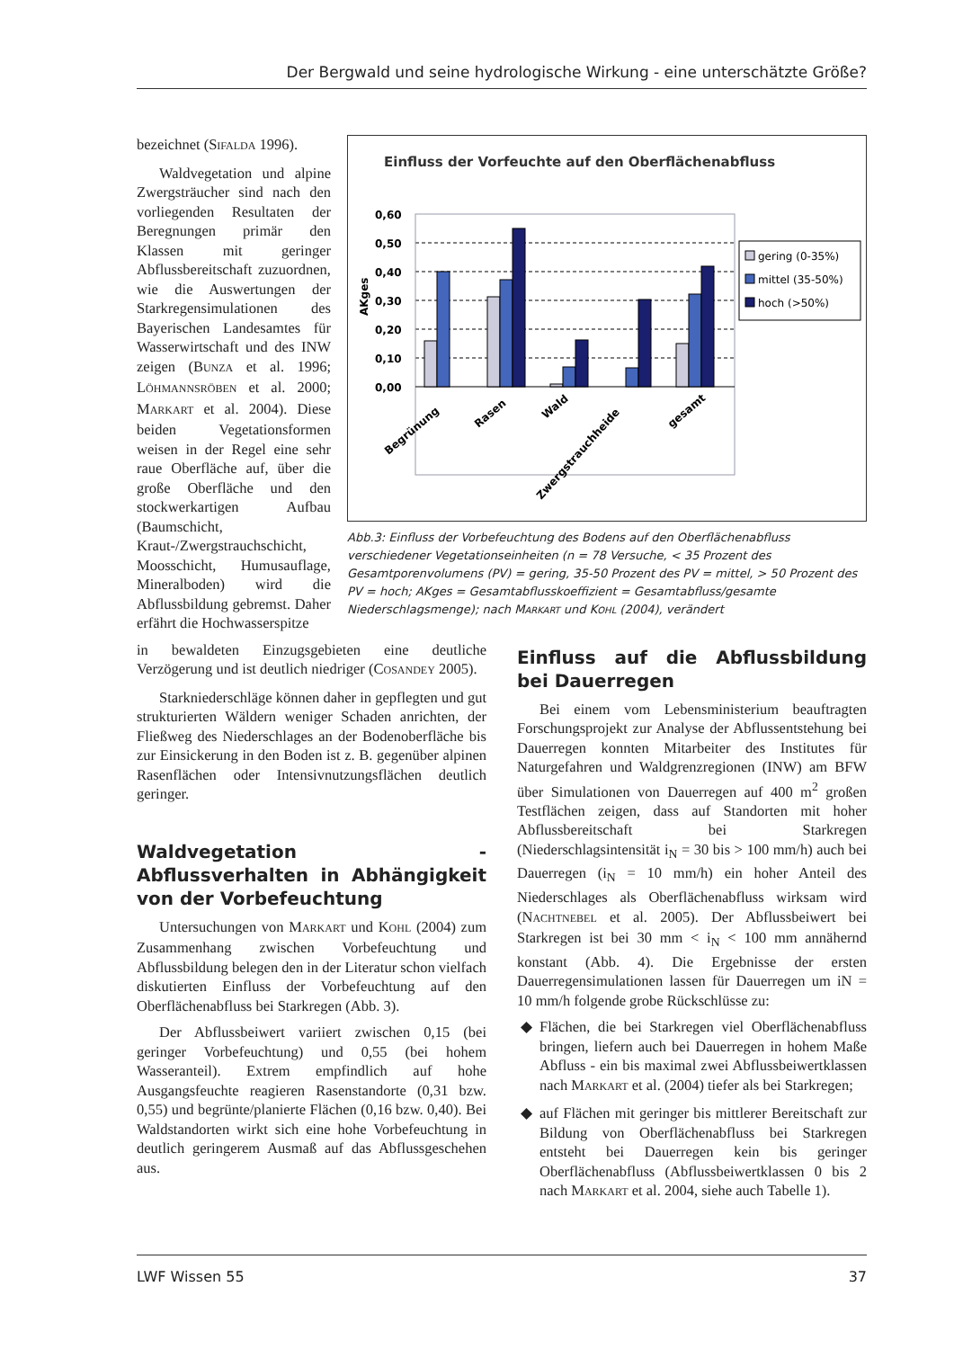Der Bergwald und seine hydrologische Wirkung - eine unterschätzte Größe?
bezeichnet (SIFALDA 1996).
Waldvegetation und alpine Zwergsträucher sind nach den vorliegenden Resultaten der Beregnungen primär den Klassen mit geringer Abflussbereitschaft zuzuordnen, wie die Auswertungen der Starkregensimulationen des Bayerischen Landesamtes für Wasserwirtschaft und des INW zeigen (BUNZA et al. 1996; LÖHMANNSRÖBEN et al. 2000; MARKART et al. 2004). Diese beiden Vegetationsformen weisen in der Regel eine sehr raue Oberfläche auf, über die große Oberfläche und den stockwerkartigen Aufbau (Baumschicht, Kraut-/Zwergstrauchschicht, Moosschicht, Humusauflage, Mineralboden) wird die Abflussbildung gebremst. Daher erfährt die Hochwasserspitze
Einfluss der Vorfeuchte auf den Oberflächenabfluss
0,60
0,50
0,40
0,30
0,20
0,10
0,00
AKges
gering (0-35%)
mittel (35-50%)
hoch (>50%)
Begrünung
Rasen
Wald
Zwergstrauchheide
gesamt
Abb.3: Einfluss der Vorbefeuchtung des Bodens auf den Oberflächenabfluss verschiedener Vegetationseinheiten (n = 78 Versuche, < 35 Prozent des Gesamtporenvolumens (PV) = gering, 35-50 Prozent des PV = mittel, > 50 Prozent des PV = hoch; AKges = Gesamtabflusskoeffizient = Gesamtabfluss/gesamte Niederschlagsmenge); nach MARKART und KOHL (2004), verändert
in bewaldeten Einzugsgebieten eine deutliche Verzögerung und ist deutlich niedriger (COSANDEY 2005).
Starkniederschläge können daher in gepflegten und gut strukturierten Wäldern weniger Schaden anrichten, der Fließweg des Niederschlages an der Bodenoberfläche bis zur Einsickerung in den Boden ist z. B. gegenüber alpinen Rasenflächen oder Intensivnutzungsflächen deutlich geringer.
Waldvegetation - Abflussverhalten in Abhängigkeit von der Vorbefeuchtung
Untersuchungen von MARKART und KOHL (2004) zum Zusammenhang zwischen Vorbefeuchtung und Abflussbildung belegen den in der Literatur schon vielfach diskutierten Einfluss der Vorbefeuchtung auf den Oberflächenabfluss bei Starkregen (Abb. 3).
Der Abflussbeiwert variiert zwischen 0,15 (bei geringer Vorbefeuchtung) und 0,55 (bei hohem Wasseranteil). Extrem empfindlich auf hohe Ausgangsfeuchte reagieren Rasenstandorte (0,31 bzw. 0,55) und begrünte/planierte Flächen (0,16 bzw. 0,40). Bei Waldstandorten wirkt sich eine hohe Vorbefeuchtung in deutlich geringerem Ausmaß auf das Abflussgeschehen aus.
Einfluss auf die Abflussbildung bei Dauerregen
Bei einem vom Lebensministerium beauftragten Forschungsprojekt zur Analyse der Abflussentstehung bei Dauerregen konnten Mitarbeiter des Institutes für Naturgefahren und Waldgrenzregionen (INW) am BFW über Simulationen von Dauerregen auf 400 m<sup>2</sup> großen Testflächen zeigen, dass auf Standorten mit hoher Abflussbereitschaft bei Starkregen (Niederschlagsintensität i<sub>N</sub> = 30 bis > 100 mm/h) auch bei Dauerregen (i<sub>N</sub> = 10 mm/h) ein hoher Anteil des Niederschlages als Oberflächenabfluss wirksam wird (NACHTNEBEL et al. 2005). Der Abflussbeiwert bei Starkregen ist bei 30 mm < i<sub>N</sub> < 100 mm annähernd konstant (Abb. 4). Die Ergebnisse der ersten Dauerregensimulationen lassen für Dauerregen um iN = 10 mm/h folgende grobe Rückschlüsse zu:
Flächen, die bei Starkregen viel Oberflächenabfluss bringen, liefern auch bei Dauerregen in hohem Maße Abfluss - ein bis maximal zwei Abflussbeiwertklassen nach MARKART et al. (2004) tiefer als bei Starkregen;
auf Flächen mit geringer bis mittlerer Bereitschaft zur Bildung von Oberflächenabfluss bei Starkregen entsteht bei Dauerregen kein bis geringer Oberflächenabfluss (Abflussbeiwertklassen 0 bis 2 nach MARKART et al. 2004, siehe auch Tabelle 1).
LWF Wissen 55 37